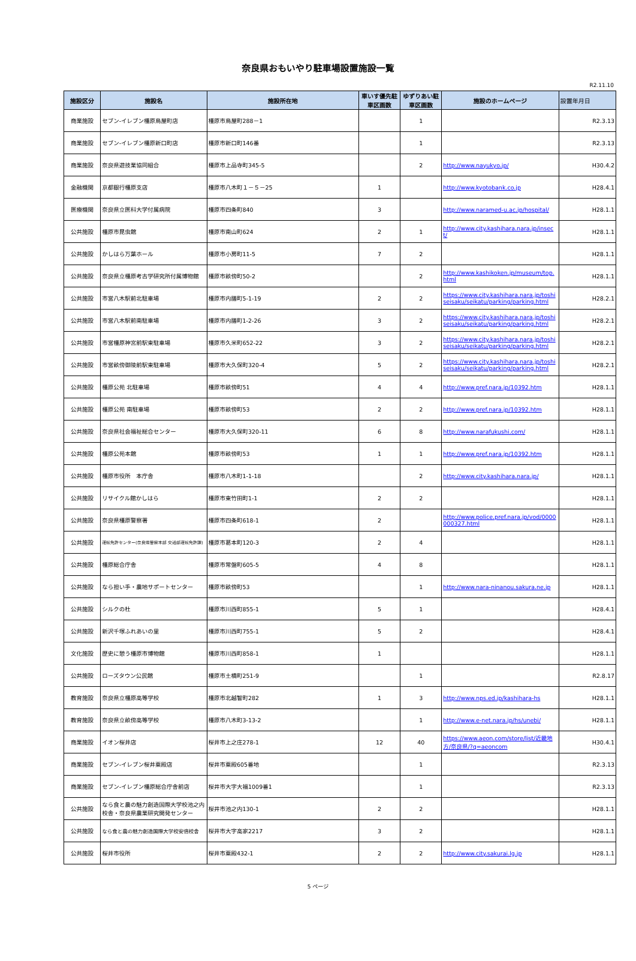奈良県おもいやり駐車場設置施設一覧
R2.11.10
| 施設区分 | 施設名 | 施設所在地 | 車いす優先駐車区画数 | ゆずりあい駐車区画数 | 施設のホームページ | 設置年月日 |
| --- | --- | --- | --- | --- | --- | --- |
| 商業施設 | セブン-イレブン橿原鳥屋町店 | 橿原市鳥屋町288－1 | | 1 | | R2.3.13 |
| 商業施設 | セブン-イレブン橿原新口町店 | 橿原市新口町146番 | | 1 | | R2.3.13 |
| 商業施設 | 奈良県遊技業協同組合 | 橿原市上品寺町345-5 | | 2 | http://www.nayukyo.jp/ | H30.4.2 |
| 金融機関 | 京都銀行橿原支店 | 橿原市八木町１－５－25 | 1 | | http://www.kyotobank.co.jp | H28.4.1 |
| 医療機関 | 奈良県立医科大学付属病院 | 橿原市四条町840 | 3 | | http://www.naramed-u.ac.jp/hospital/ | H28.1.1 |
| 公共施設 | 橿原市昆虫館 | 橿原市南山町624 | 2 | 1 | http://www.city.kashihara.nara.jp/insect/ | H28.1.1 |
| 公共施設 | かしはら万葉ホール | 橿原市小房町11-5 | 7 | 2 | | H28.1.1 |
| 公共施設 | 奈良県立橿原考古学研究所付属博物館 | 橿原市畝傍町50-2 | | 2 | http://www.kashikoken.jp/museum/top.html | H28.1.1 |
| 公共施設 | 市営八木駅前北駐車場 | 橿原市内膳町5-1-19 | 2 | 2 | https://www.city.kashihara.nara.jp/toshiseisaku/seikatu/parking/parking.html | H28.2.1 |
| 公共施設 | 市営八木駅前南駐車場 | 橿原市内膳町1-2-26 | 3 | 2 | https://www.city.kashihara.nara.jp/toshiseisaku/seikatu/parking/parking.html | H28.2.1 |
| 公共施設 | 市営橿原神宮前駅東駐車場 | 橿原市久米町652-22 | 3 | 2 | https://www.city.kashihara.nara.jp/toshiseisaku/seikatu/parking/parking.html | H28.2.1 |
| 公共施設 | 市営畝傍御陵前駅東駐車場 | 橿原市大久保町320-4 | 5 | 2 | https://www.city.kashihara.nara.jp/toshiseisaku/seikatu/parking/parking.html | H28.2.1 |
| 公共施設 | 橿原公苑 北駐車場 | 橿原市畝傍町51 | 4 | 4 | http://www.pref.nara.jp/10392.htm | H28.1.1 |
| 公共施設 | 橿原公苑 南駐車場 | 橿原市畝傍町53 | 2 | 2 | http://www.pref.nara.jp/10392.htm | H28.1.1 |
| 公共施設 | 奈良県社会福祉総合センター | 橿原市大久保町320-11 | 6 | 8 | http://www.narafukushi.com/ | H28.1.1 |
| 公共施設 | 橿原公苑本館 | 橿原市畝傍町53 | 1 | 1 | http://www.pref.nara.jp/10392.htm | H28.1.1 |
| 公共施設 | 橿原市役所 本庁舎 | 橿原市八木町1-1-18 | | 2 | http://www.city.kashihara.nara.jp/ | H28.1.1 |
| 公共施設 | リサイクル館かしはら | 橿原市東竹田町1-1 | 2 | 2 | | H28.1.1 |
| 公共施設 | 奈良県橿原警察署 | 橿原市四条町618-1 | 2 | | http://www.police.pref.nara.jp/vod/0000000327.html | H28.1.1 |
| 公共施設 | 運転免許センター(奈良県警察本部 交通部運転免許課) | 橿原市葛本町120-3 | 2 | 4 | | H28.1.1 |
| 公共施設 | 橿原総合庁舎 | 橿原市常盤町605-5 | 4 | 8 | | H28.1.1 |
| 公共施設 | なら担い手・農地サポートセンター | 橿原市畝傍町53 | | 1 | http://www.nara-ninanou.sakura.ne.jp | H28.1.1 |
| 公共施設 | シルクの杜 | 橿原市川西町855-1 | 5 | 1 | | H28.4.1 |
| 公共施設 | 新沢千塚ふれあいの里 | 橿原市川西町755-1 | 5 | 2 | | H28.4.1 |
| 文化施設 | 歴史に憩う橿原市博物館 | 橿原市川西町858-1 | 1 | | | H28.1.1 |
| 公共施設 | ローズタウン公民館 | 橿原市土橋町251-9 | | 1 | | R2.8.17 |
| 教育施設 | 奈良県立橿原高等学校 | 橿原市北越智町282 | 1 | 3 | http://www.nps.ed.jp/kashihara-hs | H28.1.1 |
| 教育施設 | 奈良県立畝傍高等学校 | 橿原市八木町3-13-2 | | 1 | http://www.e-net.nara.jp/hs/unebi/ | H28.1.1 |
| 商業施設 | イオン桜井店 | 桜井市上之庄278-1 | 12 | 40 | https://www.aeon.com/store/list/近畿地方/奈良県/?q=aeoncom | H30.4.1 |
| 商業施設 | セブン-イレブン桜井粟殿店 | 桜井市粟殿605番地 | | 1 | | R2.3.13 |
| 商業施設 | セブン-イレブン橿原総合庁舎前店 | 桜井市大字大福1009番1 | | 1 | | R2.3.13 |
| 公共施設 | なら食と農の魅力創造国際大学校池之内校舎・奈良県農業研究開発センター | 桜井市池之内130-1 | 2 | 2 | | H28.1.1 |
| 公共施設 | なら食と農の魅力創造国際大学校安倍校舎 | 桜井市大字高家2217 | 3 | 2 | | H28.1.1 |
| 公共施設 | 桜井市役所 | 桜井市粟殿432-1 | 2 | 2 | http://www.city.sakurai.lg.jp | H28.1.1 |
5 ページ